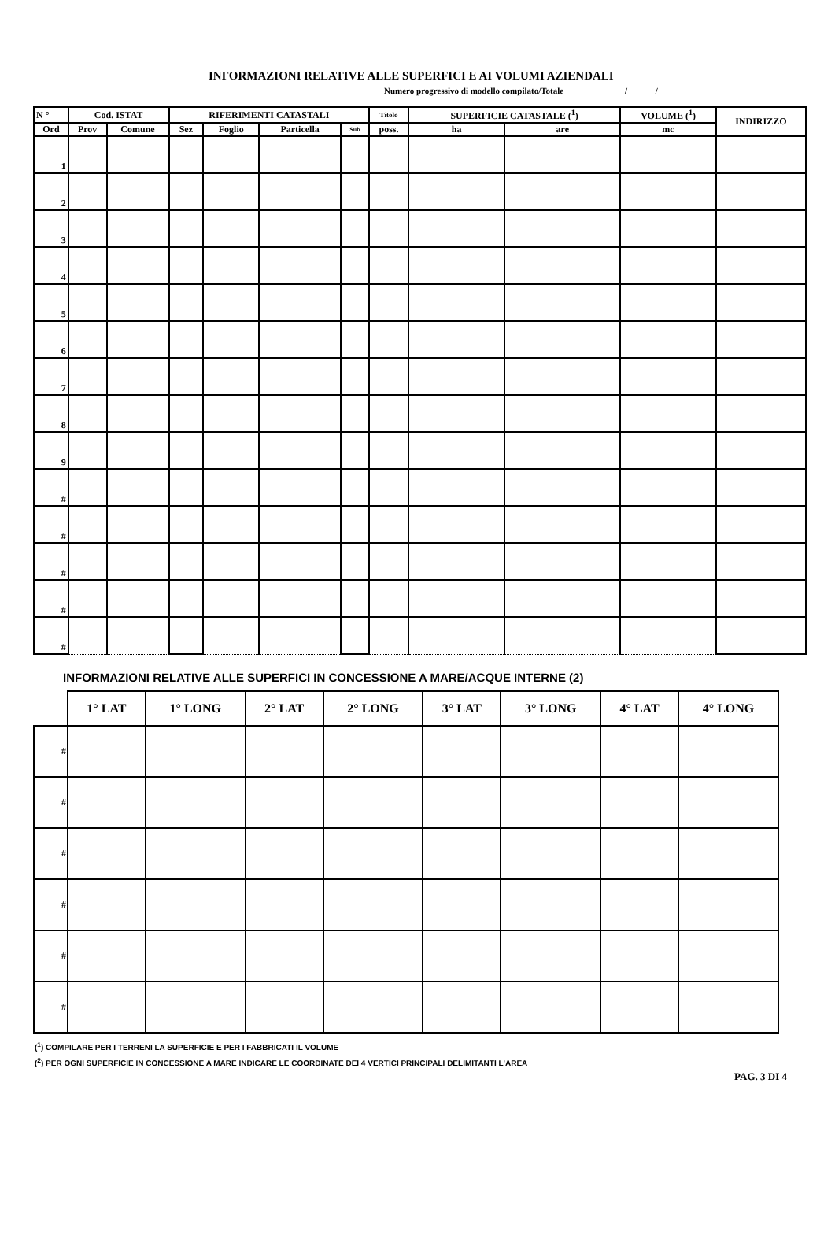INFORMAZIONI RELATIVE ALLE SUPERFICI E AI VOLUMI AZIENDALI
Numero progressivo di modello compilato/Totale / /
| N ° | Cod. ISTAT | | RIFERIMENTI CATASTALI | | | | Titolo | SUPERFICIE CATASTALE (<sup>1</sup>) | | VOLUME (<sup>1</sup>) | INDIRIZZO |
| --- | --- | --- | --- | --- | --- | --- | --- | --- | --- | --- | --- |
| Ord | Prov | Comune | Sez | Foglio | Particella | Sub | poss. | ha | are | mc | |
| 1 | | | | | | | | | | | |
| 2 | | | | | | | | | | | |
| 3 | | | | | | | | | | | |
| 4 | | | | | | | | | | | |
| 5 | | | | | | | | | | | |
| 6 | | | | | | | | | | | |
| 7 | | | | | | | | | | | |
| 8 | | | | | | | | | | | |
| 9 | | | | | | | | | | | |
| # | | | | | | | | | | | |
| # | | | | | | | | | | | |
| # | | | | | | | | | | | |
| # | | | | | | | | | | | |
| # | | | | | | | | | | | |
INFORMAZIONI RELATIVE ALLE SUPERFICI IN CONCESSIONE A MARE/ACQUE INTERNE (2)
| | 1° LAT | 1° LONG | 2° LAT | 2° LONG | 3° LAT | 3° LONG | 4° LAT | 4° LONG |
| --- | --- | --- | --- | --- | --- | --- | --- | --- |
| # | | | | | | | | |
| # | | | | | | | | |
| # | | | | | | | | |
| # | | | | | | | | |
| # | | | | | | | | |
| # | | | | | | | | |
(<sup>1</sup>) COMPILARE PER I TERRENI LA SUPERFICIE E PER I FABBRICATI IL VOLUME
(<sup>2</sup>) PER OGNI SUPERFICIE IN CONCESSIONE A MARE INDICARE LE COORDINATE DEI 4 VERTICI PRINCIPALI DELIMITANTI L'AREA
PAG. 3 DI 4